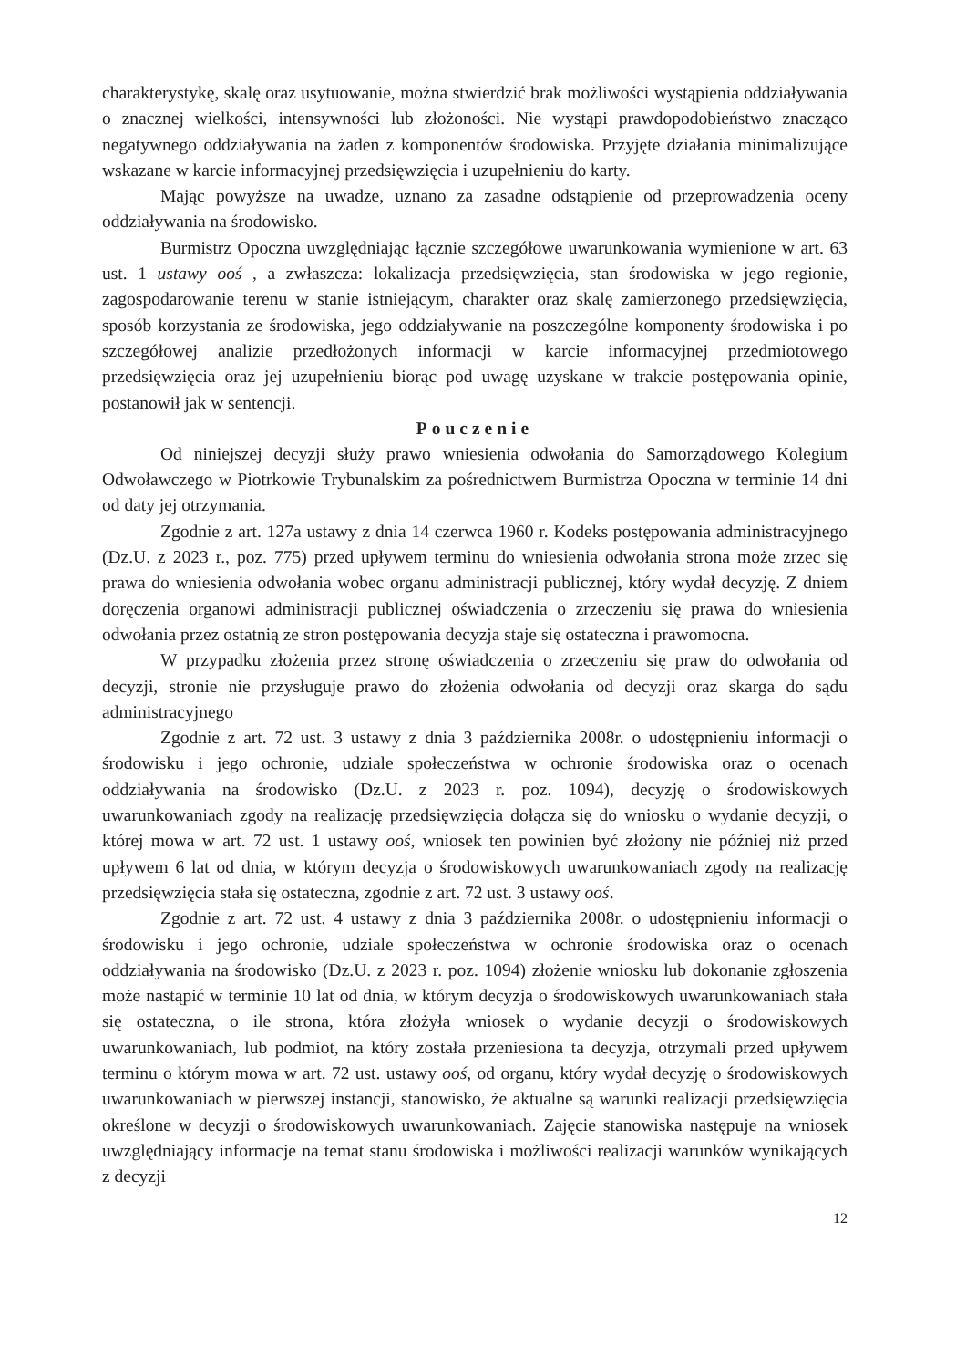charakterystykę, skalę oraz usytuowanie, można stwierdzić brak możliwości wystąpienia oddziaływania o znacznej wielkości, intensywności lub złożoności. Nie wystąpi prawdopodobieństwo znacząco negatywnego oddziaływania na żaden z komponentów środowiska. Przyjęte działania minimalizujące wskazane w karcie informacyjnej przedsięwzięcia i uzupełnieniu do karty.
Mając powyższe na uwadze, uznano za zasadne odstąpienie od przeprowadzenia oceny oddziaływania na środowisko.
Burmistrz Opoczna uwzględniając łącznie szczegółowe uwarunkowania wymienione w art. 63 ust. 1 ustawy ooś , a zwłaszcza: lokalizacja przedsięwzięcia, stan środowiska w jego regionie, zagospodarowanie terenu w stanie istniejącym, charakter oraz skalę zamierzonego przedsięwzięcia, sposób korzystania ze środowiska, jego oddziaływanie na poszczególne komponenty środowiska i po szczegółowej analizie przedłożonych informacji w karcie informacyjnej przedmiotowego przedsięwzięcia oraz jej uzupełnieniu biorąc pod uwagę uzyskane w trakcie postępowania opinie, postanowił jak w sentencji.
Pouczenie
Od niniejszej decyzji służy prawo wniesienia odwołania do Samorządowego Kolegium Odwoławczego w Piotrkowie Trybunalskim za pośrednictwem Burmistrza Opoczna w terminie 14 dni od daty jej otrzymania.
Zgodnie z art. 127a ustawy z dnia 14 czerwca 1960 r. Kodeks postępowania administracyjnego (Dz.U. z 2023 r., poz. 775) przed upływem terminu do wniesienia odwołania strona może zrzec się prawa do wniesienia odwołania wobec organu administracji publicznej, który wydał decyzję. Z dniem doręczenia organowi administracji publicznej oświadczenia o zrzeczeniu się prawa do wniesienia odwołania przez ostatnią ze stron postępowania decyzja staje się ostateczna i prawomocna.
W przypadku złożenia przez stronę oświadczenia o zrzeczeniu się praw do odwołania od decyzji, stronie nie przysługuje prawo do złożenia odwołania od decyzji oraz skarga do sądu administracyjnego
Zgodnie z art. 72 ust. 3 ustawy z dnia 3 października 2008r. o udostępnieniu informacji o środowisku i jego ochronie, udziale społeczeństwa w ochronie środowiska oraz o ocenach oddziaływania na środowisko (Dz.U. z 2023 r. poz. 1094), decyzję o środowiskowych uwarunkowaniach zgody na realizację przedsięwzięcia dołącza się do wniosku o wydanie decyzji, o której mowa w art. 72 ust. 1 ustawy ooś, wniosek ten powinien być złożony nie później niż przed upływem 6 lat od dnia, w którym decyzja o środowiskowych uwarunkowaniach zgody na realizację przedsięwzięcia stała się ostateczna, zgodnie z art. 72 ust. 3 ustawy ooś.
Zgodnie z art. 72 ust. 4 ustawy z dnia 3 października 2008r. o udostępnieniu informacji o środowisku i jego ochronie, udziale społeczeństwa w ochronie środowiska oraz o ocenach oddziaływania na środowisko (Dz.U. z 2023 r. poz. 1094) złożenie wniosku lub dokonanie zgłoszenia może nastąpić w terminie 10 lat od dnia, w którym decyzja o środowiskowych uwarunkowaniach stała się ostateczna, o ile strona, która złożyła wniosek o wydanie decyzji o środowiskowych uwarunkowaniach, lub podmiot, na który została przeniesiona ta decyzja, otrzymali przed upływem terminu o którym mowa w art. 72 ust. ustawy ooś, od organu, który wydał decyzję o środowiskowych uwarunkowaniach w pierwszej instancji, stanowisko, że aktualne są warunki realizacji przedsięwzięcia określone w decyzji o środowiskowych uwarunkowaniach. Zajęcie stanowiska następuje na wniosek uwzględniający informacje na temat stanu środowiska i możliwości realizacji warunków wynikających z decyzji
12